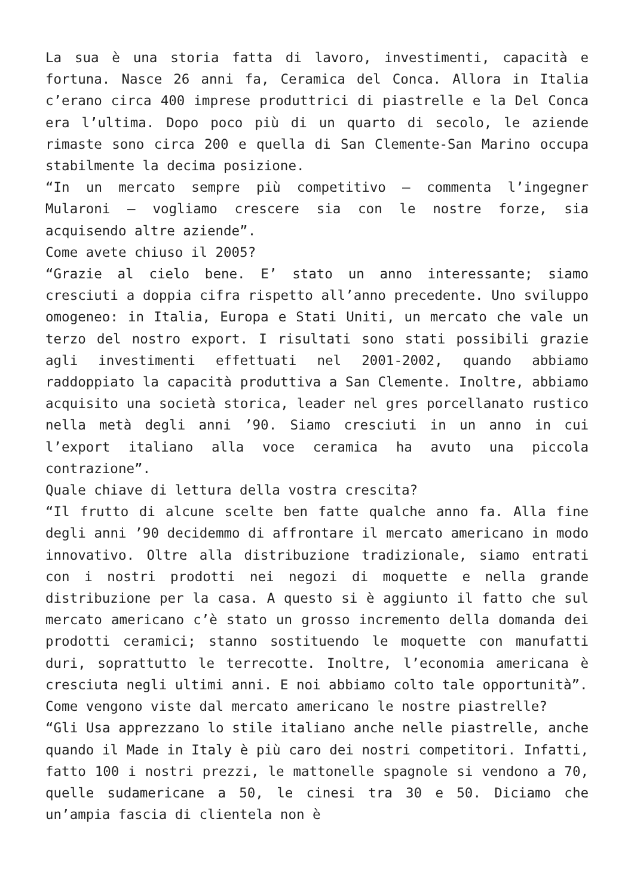La sua è una storia fatta di lavoro, investimenti, capacità e fortuna. Nasce 26 anni fa, Ceramica del Conca. Allora in Italia c’erano circa 400 imprese produttrici di piastrelle e la Del Conca era l’ultima. Dopo poco più di un quarto di secolo, le aziende rimaste sono circa 200 e quella di San Clemente-San Marino occupa stabilmente la decima posizione.
“In un mercato sempre più competitivo – commenta l’ingegner Mularoni – vogliamo crescere sia con le nostre forze, sia acquisendo altre aziende”.
Come avete chiuso il 2005?
“Grazie al cielo bene. E’ stato un anno interessante; siamo cresciuti a doppia cifra rispetto all’anno precedente. Uno sviluppo omogeneo: in Italia, Europa e Stati Uniti, un mercato che vale un terzo del nostro export. I risultati sono stati possibili grazie agli investimenti effettuati nel 2001-2002, quando abbiamo raddoppiato la capacità produttiva a San Clemente. Inoltre, abbiamo acquisito una società storica, leader nel gres porcellanato rustico nella metà degli anni ’90. Siamo cresciuti in un anno in cui l’export italiano alla voce ceramica ha avuto una piccola contrazione”.
Quale chiave di lettura della vostra crescita?
“Il frutto di alcune scelte ben fatte qualche anno fa. Alla fine degli anni ’90 decidemmo di affrontare il mercato americano in modo innovativo. Oltre alla distribuzione tradizionale, siamo entrati con i nostri prodotti nei negozi di moquette e nella grande distribuzione per la casa. A questo si è aggiunto il fatto che sul mercato americano c’è stato un grosso incremento della domanda dei prodotti ceramici; stanno sostituendo le moquette con manufatti duri, soprattutto le terrecotte. Inoltre, l’economia americana è cresciuta negli ultimi anni. E noi abbiamo colto tale opportunità”.
Come vengono viste dal mercato americano le nostre piastrelle?
“Gli Usa apprezzano lo stile italiano anche nelle piastrelle, anche quando il Made in Italy è più caro dei nostri competitori. Infatti, fatto 100 i nostri prezzi, le mattonelle spagnole si vendono a 70, quelle sudamericane a 50, le cinesi tra 30 e 50. Diciamo che un’ampia fascia di clientela non è